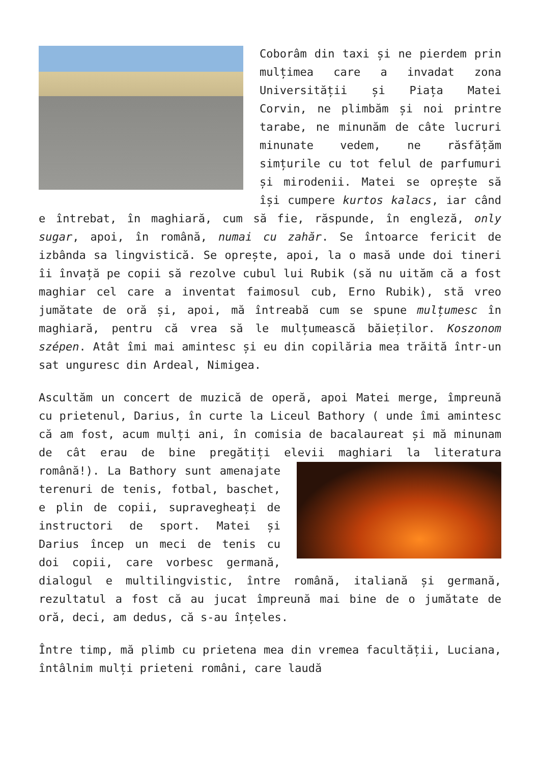Coborâm din taxi și ne pierdem prin mulțimea care a invadat zona Universității și Piața Matei Corvin, ne plimbăm și noi printre tarabe, ne minunăm de câte lucruri minunate vedem, ne răsfățăm simțurile cu tot felul de parfumuri și mirodenii. Matei se oprește să își cumpere kurtos kalacs, iar când e întrebat, în maghiară, cum să fie, răspunde, în engleză, only sugar, apoi, în română, numai cu zahăr. Se întoarce fericit de izbânda sa lingvistică. Se oprește, apoi, la o masă unde doi tineri îi învață pe copii să rezolve cubul lui Rubik (să nu uităm că a fost maghiar cel care a inventat faimosul cub, Erno Rubik), stă vreo jumătate de oră și, apoi, mă întreabă cum se spune mulțumesc în maghiară, pentru că vrea să le mulțumească băieților. Koszonom szépen. Atât îmi mai amintesc și eu din copilăria mea trăită într-un sat unguresc din Ardeal, Nimigea.
Ascultăm un concert de muzică de operă, apoi Matei merge, împreună cu prietenul, Darius, în curte la Liceul Bathory ( unde îmi amintesc că am fost, acum mulți ani, în comisia de bacalaureat și mă minunam de cât erau de bine pregătiți elevii maghiari la literatura română!). La Bathory sunt amenajate terenuri de tenis, fotbal, baschet, e plin de copii, supravegheați de instructori de sport. Matei și Darius încep un meci de tenis cu doi copii, care vorbesc germană, dialogul e multilingvistic, între română, italiană și germană, rezultatul a fost că au jucat împreună mai bine de o jumătate de oră, deci, am dedus, că s-au înțeles.
Între timp, mă plimb cu prietena mea din vremea facultății, Luciana, întâlnim mulți prieteni români, care laudă